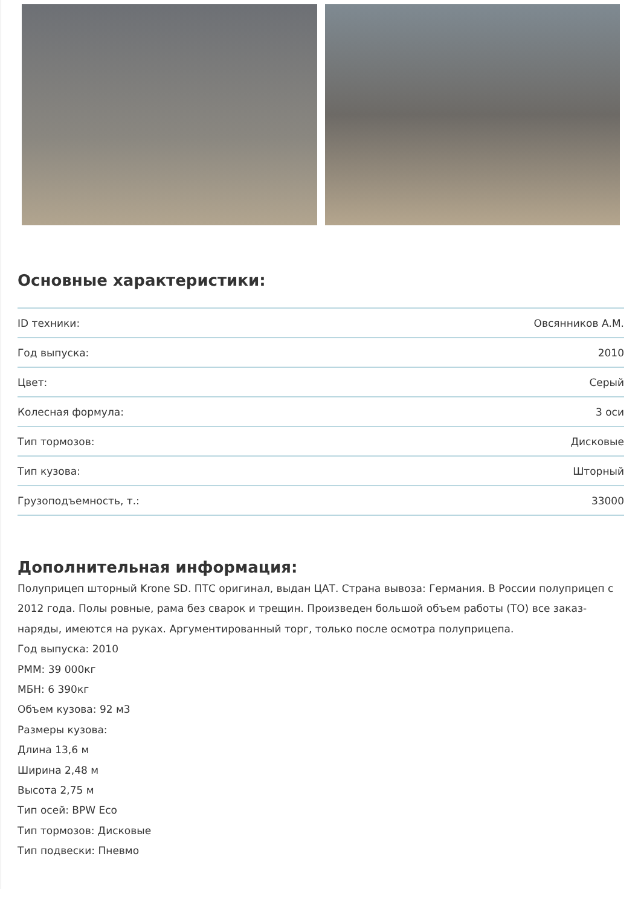Основные характеристики:
| ID техники: | Овсянников А.М. |
| Год выпуска: | 2010 |
| Цвет: | Серый |
| Колесная формула: | 3 оси |
| Тип тормозов: | Дисковые |
| Тип кузова: | Шторный |
| Грузоподъемность, т.: | 33000 |
Дополнительная информация:
Полуприцеп шторный Krone SD. ПТС оригинал, выдан ЦАТ. Страна вывоза: Германия. В России полуприцеп с 2012 года. Полы ровные, рама без сварок и трещин. Произведен большой объем работы (ТО) все заказ-наряды, имеются на руках. Аргументированный торг, только после осмотра полуприцепа.
Год выпуска: 2010
РММ: 39 000кг
МБН: 6 390кг
Объем кузова: 92 м3
Размеры кузова:
Длина 13,6 м
Ширина 2,48 м
Высота 2,75 м
Тип осей: BPW Eco
Тип тормозов: Дисковые
Тип подвески: Пневмо